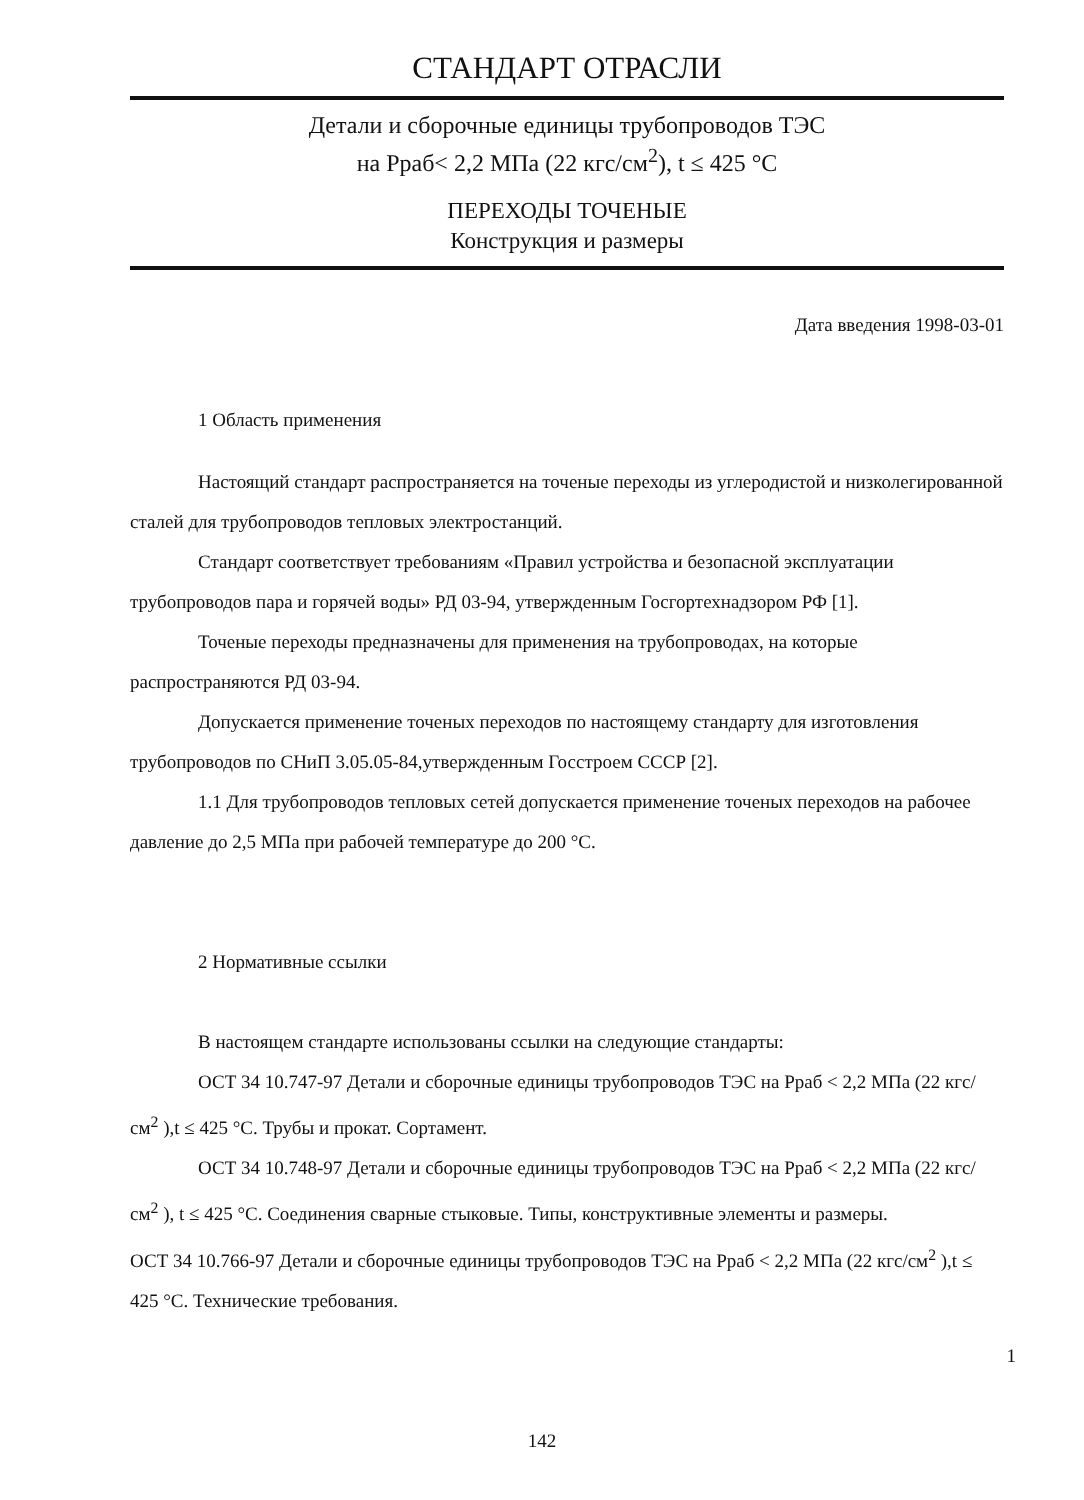СТАНДАРТ ОТРАСЛИ
Детали и сборочные единицы трубопроводов ТЭС
на Рраб< 2,2 МПа (22 кгс/см<sup>2</sup>), t ≤ 425 °С
ПЕРЕХОДЫ ТОЧЕНЫЕ
Конструкция и размеры
Дата введения 1998-03-01
1 Область применения
Настоящий стандарт распространяется на точеные переходы из углеродистой и низколегированной сталей для трубопроводов тепловых электростанций.
Стандарт соответствует требованиям «Правил устройства и безопасной эксплуатации трубопроводов пара и горячей воды» РД 03-94, утвержденным Госгортехнадзором РФ [1].
Точеные переходы предназначены для применения на трубопроводах, на которые распространяются РД 03-94.
Допускается применение точеных переходов по настоящему стандарту для изготовления трубопроводов по СНиП 3.05.05-84,утвержденным Госстроем СССР [2].
1.1 Для трубопроводов тепловых сетей допускается применение точеных переходов на рабочее давление до 2,5 МПа при рабочей температуре до 200 °С.
2 Нормативные ссылки
В настоящем стандарте использованы ссылки на следующие стандарты:
ОСТ 34 10.747-97 Детали и сборочные единицы трубопроводов ТЭС на Рраб < 2,2 МПа (22 кгс/см<sup>2</sup> ),t ≤ 425 °С. Трубы и прокат. Сортамент.
ОСТ 34 10.748-97 Детали и сборочные единицы трубопроводов ТЭС на Рраб < 2,2 МПа (22 кгс/см<sup>2</sup> ), t ≤ 425 °С. Соединения сварные стыковые. Типы, конструктивные элементы и размеры.
ОСТ 34 10.766-97 Детали и сборочные единицы трубопроводов ТЭС на Рраб < 2,2 МПа (22 кгс/см<sup>2</sup> ),t ≤ 425 °С. Технические требования.
1
142